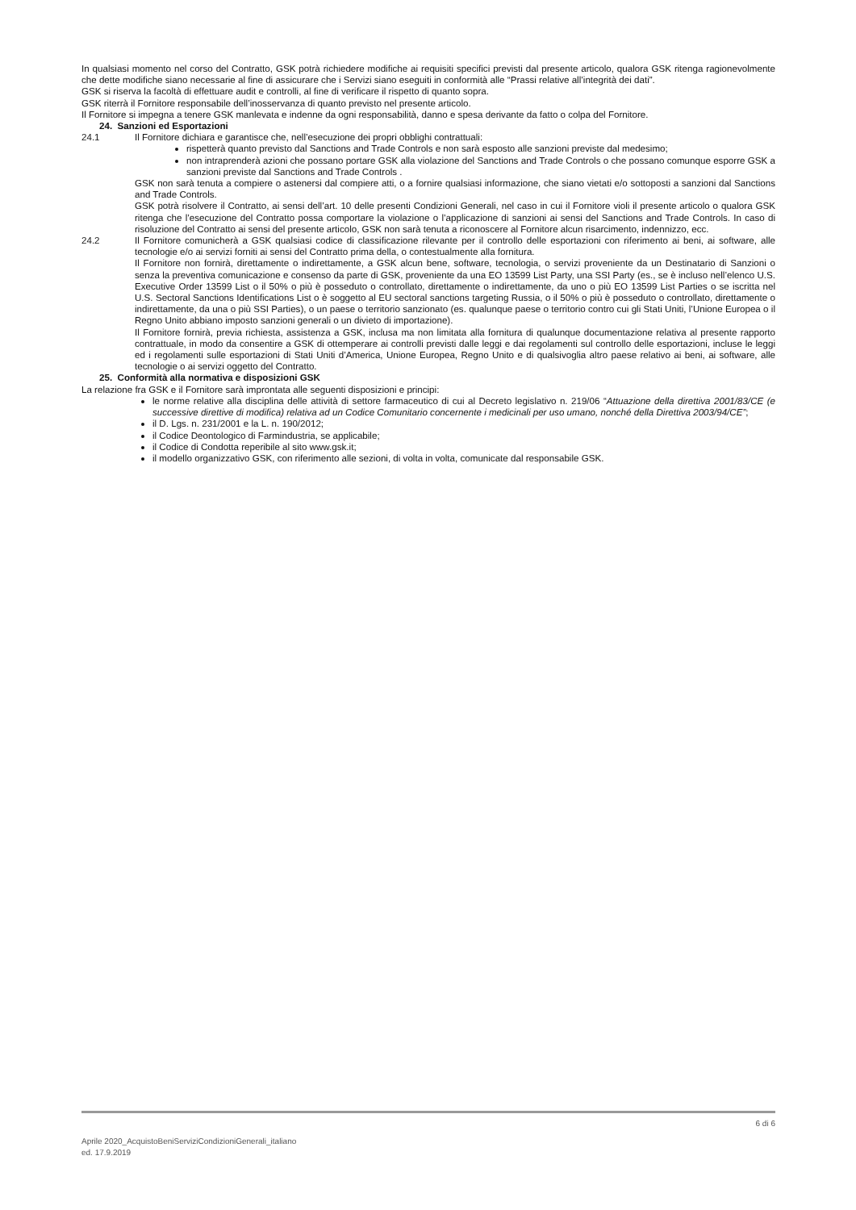In qualsiasi momento nel corso del Contratto, GSK potrà richiedere modifiche ai requisiti specifici previsti dal presente articolo, qualora GSK ritenga ragionevolmente che dette modifiche siano necessarie al fine di assicurare che i Servizi siano eseguiti in conformità alle “Prassi relative all’integrità dei dati”.
GSK si riserva la facoltà di effettuare audit e controlli, al fine di verificare il rispetto di quanto sopra.
GSK riterrà il Fornitore responsabile dell’inosservanza di quanto previsto nel presente articolo.
Il Fornitore si impegna a tenere GSK manlevata e indenne da ogni responsabilità, danno e spesa derivante da fatto o colpa del Fornitore.
24. Sanzioni ed Esportazioni
24.1 Il Fornitore dichiara e garantisce che, nell’esecuzione dei propri obblighi contrattuali:
rispetterà quanto previsto dal Sanctions and Trade Controls e non sarà esposto alle sanzioni previste dal medesimo;
non intraprenderà azioni che possano portare GSK alla violazione del Sanctions and Trade Controls o che possano comunque esporre GSK a sanzioni previste dal Sanctions and Trade Controls .
GSK non sarà tenuta a compiere o astenersi dal compiere atti, o a fornire qualsiasi informazione, che siano vietati e/o sottoposti a sanzioni dal Sanctions and Trade Controls.
GSK potrà risolvere il Contratto, ai sensi dell’art. 10 delle presenti Condizioni Generali, nel caso in cui il Fornitore violi il presente articolo o qualora GSK ritenga che l’esecuzione del Contratto possa comportare la violazione o l’applicazione di sanzioni ai sensi del Sanctions and Trade Controls. In caso di risoluzione del Contratto ai sensi del presente articolo, GSK non sarà tenuta a riconoscere al Fornitore alcun risarcimento, indennizzo, ecc.
24.2 Il Fornitore comunicherà a GSK qualsiasi codice di classificazione rilevante per il controllo delle esportazioni con riferimento ai beni, ai software, alle tecnologie e/o ai servizi forniti ai sensi del Contratto prima della, o contestualmente alla fornitura.
Il Fornitore non fornirà, direttamente o indirettamente, a GSK alcun bene, software, tecnologia, o servizi proveniente da un Destinatario di Sanzioni o senza la preventiva comunicazione e consenso da parte di GSK, proveniente da una EO 13599 List Party, una SSI Party (es., se è incluso nell’elenco U.S. Executive Order 13599 List o il 50% o più è posseduto o controllato, direttamente o indirettamente, da uno o più EO 13599 List Parties o se iscritta nel U.S. Sectoral Sanctions Identifications List o è soggetto al EU sectoral sanctions targeting Russia, o il 50% o più è posseduto o controllato, direttamente o indirettamente, da una o più SSI Parties), o un paese o territorio sanzionato (es. qualunque paese o territorio contro cui gli Stati Uniti, l’Unione Europea o il Regno Unito abbiano imposto sanzioni generali o un divieto di importazione).
Il Fornitore fornirà, previa richiesta, assistenza a GSK, inclusa ma non limitata alla fornitura di qualunque documentazione relativa al presente rapporto contrattuale, in modo da consentire a GSK di ottemperare ai controlli previsti dalle leggi e dai regolamenti sul controllo delle esportazioni, incluse le leggi ed i regolamenti sulle esportazioni di Stati Uniti d’America, Unione Europea, Regno Unito e di qualsivoglia altro paese relativo ai beni, ai software, alle tecnologie o ai servizi oggetto del Contratto.
25. Conformità alla normativa e disposizioni GSK
La relazione fra GSK e il Fornitore sarà improntata alle seguenti disposizioni e principi:
le norme relative alla disciplina delle attività di settore farmaceutico di cui al Decreto legislativo n. 219/06 “Attuazione della direttiva 2001/83/CE (e successive direttive di modifica) relativa ad un Codice Comunitario concernente i medicinali per uso umano, nonché della Direttiva 2003/94/CE”;
il D. Lgs. n. 231/2001 e la L. n. 190/2012;
il Codice Deontologico di Farmindustria, se applicabile;
il Codice di Condotta reperibile al sito www.gsk.it;
il modello organizzativo GSK, con riferimento alle sezioni, di volta in volta, comunicate dal responsabile GSK.
6 di 6
Aprile 2020_AcquistoBeniServiziCondizioniGenerali_italiano
ed. 17.9.2019